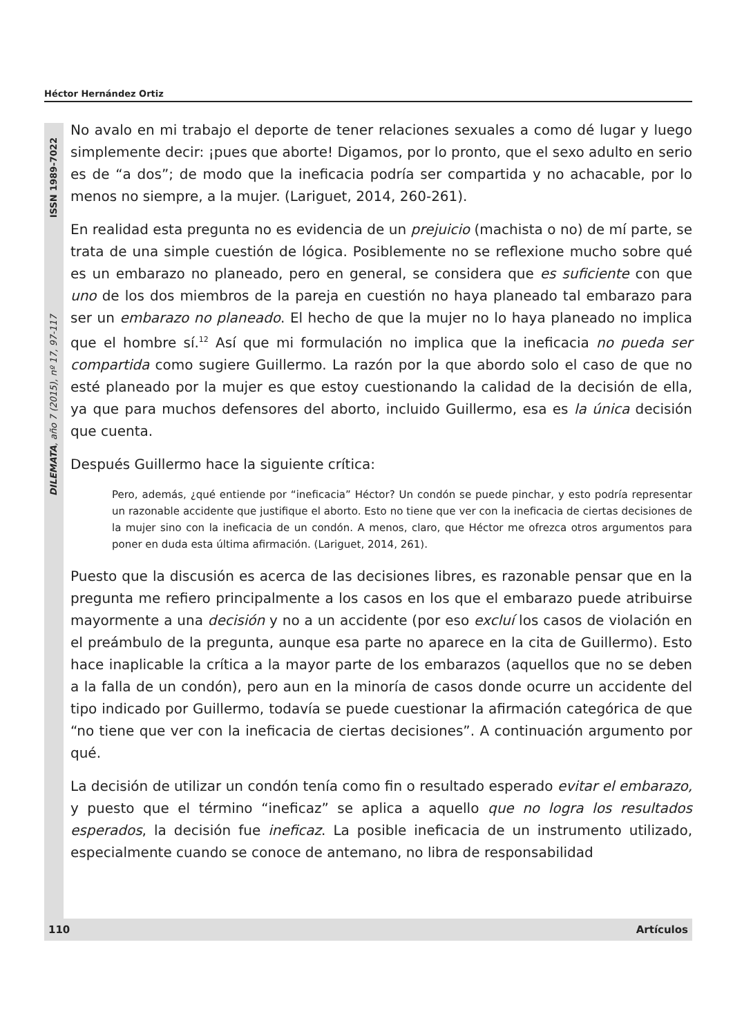Héctor Hernández Ortiz
DILEMATA, año 7 (2015), nº 17, 97-117 ISSN 1989-7022
No avalo en mi trabajo el deporte de tener relaciones sexuales a como dé lugar y luego simplemente decir: ¡pues que aborte! Digamos, por lo pronto, que el sexo adulto en serio es de “a dos”; de modo que la ineficacia podría ser compartida y no achacable, por lo menos no siempre, a la mujer. (Lariguet, 2014, 260-261).
En realidad esta pregunta no es evidencia de un prejuicio (machista o no) de mí parte, se trata de una simple cuestión de lógica. Posiblemente no se reflexione mucho sobre qué es un embarazo no planeado, pero en general, se considera que es suficiente con que uno de los dos miembros de la pareja en cuestión no haya planeado tal embarazo para ser un embarazo no planeado. El hecho de que la mujer no lo haya planeado no implica que el hombre sí.<sup>12</sup> Así que mi formulación no implica que la ineficacia no pueda ser compartida como sugiere Guillermo. La razón por la que abordo solo el caso de que no esté planeado por la mujer es que estoy cuestionando la calidad de la decisión de ella, ya que para muchos defensores del aborto, incluido Guillermo, esa es la única decisión que cuenta.
Después Guillermo hace la siguiente crítica:
Pero, además, ¿qué entiende por “ineficacia” Héctor? Un condón se puede pinchar, y esto podría representar un razonable accidente que justifique el aborto. Esto no tiene que ver con la ineficacia de ciertas decisiones de la mujer sino con la ineficacia de un condón. A menos, claro, que Héctor me ofrezca otros argumentos para poner en duda esta última afirmación. (Lariguet, 2014, 261).
Puesto que la discusión es acerca de las decisiones libres, es razonable pensar que en la pregunta me refiero principalmente a los casos en los que el embarazo puede atribuirse mayormente a una decisión y no a un accidente (por eso excluí los casos de violación en el preámbulo de la pregunta, aunque esa parte no aparece en la cita de Guillermo). Esto hace inaplicable la crítica a la mayor parte de los embarazos (aquellos que no se deben a la falla de un condón), pero aun en la minoría de casos donde ocurre un accidente del tipo indicado por Guillermo, todavía se puede cuestionar la afirmación categórica de que “no tiene que ver con la ineficacia de ciertas decisiones”. A continuación argumento por qué.
La decisión de utilizar un condón tenía como fin o resultado esperado evitar el embarazo, y puesto que el término “ineficaz” se aplica a aquello que no logra los resultados esperados, la decisión fue ineficaz. La posible ineficacia de un instrumento utilizado, especialmente cuando se conoce de antemano, no libra de responsabilidad
110 Artículos